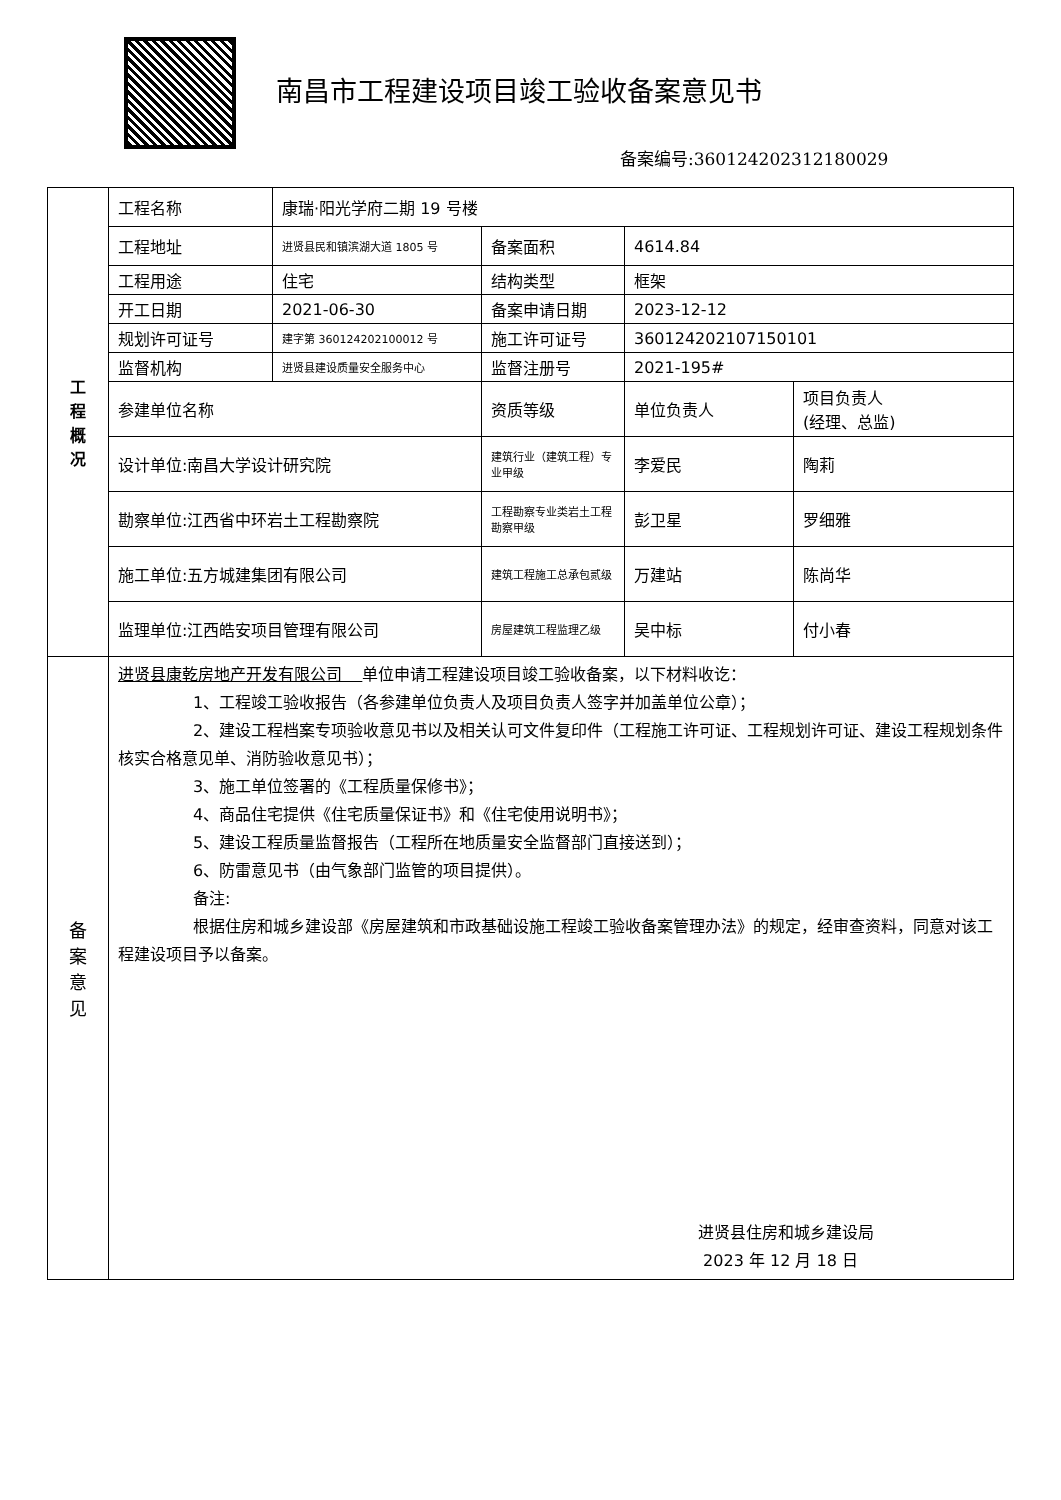南昌市工程建设项目竣工验收备案意见书
备案编号:360124202312180029
| 工 程 概 况 | 工程名称 | 康瑞·阳光学府二期 19 号楼 | | | |
| | 工程地址 | 进贤县民和镇滨湖大道 1805 号 | 备案面积 | 4614.84 | |
| | 工程用途 | 住宅 | 结构类型 | 框架 | |
| | 开工日期 | 2021-06-30 | 备案申请日期 | 2023-12-12 | |
| | 规划许可证号 | 建字第 360124202100012 号 | 施工许可证号 | 360124202107150101 | |
| | 监督机构 | 进贤县建设质量安全服务中心 | 监督注册号 | 2021-195# | |
| | 参建单位名称 | | 资质等级 | 单位负责人 | 项目负责人 (经理、总监) |
| | 设计单位:南昌大学设计研究院 | | 建筑行业（建筑工程）专业甲级 | 李爱民 | 陶莉 |
| | 勘察单位:江西省中环岩土工程勘察院 | | 工程勘察专业类岩土工程勘察甲级 | 彭卫星 | 罗细雅 |
| | 施工单位:五方城建集团有限公司 | | 建筑工程施工总承包贰级 | 万建站 | 陈尚华 |
| | 监理单位:江西皓安项目管理有限公司 | | 房屋建筑工程监理乙级 | 吴中标 | 付小春 |
| 备 案 意 见 | 进贤县康乾房地产开发有限公司 单位申请工程建设项目竣工验收备案，以下材料收讫： 1、工程竣工验收报告（各参建单位负责人及项目负责人签字并加盖单位公章）； 2、建设工程档案专项验收意见书以及相关认可文件复印件（工程施工许可证、工程规划许可证、建设工程规划条件核实合格意见单、消防验收意见书）； 3、施工单位签署的《工程质量保修书》； 4、商品住宅提供《住宅质量保证书》和《住宅使用说明书》； 5、建设工程质量监督报告（工程所在地质量安全监督部门直接送到）； 6、防雷意见书（由气象部门监管的项目提供）。 备注: 根据住房和城乡建设部《房屋建筑和市政基础设施工程竣工验收备案管理办法》的规定，经审查资料，同意对该工程建设项目予以备案。 进贤县住房和城乡建设局 2023 年 12 月 18 日 | | | | |